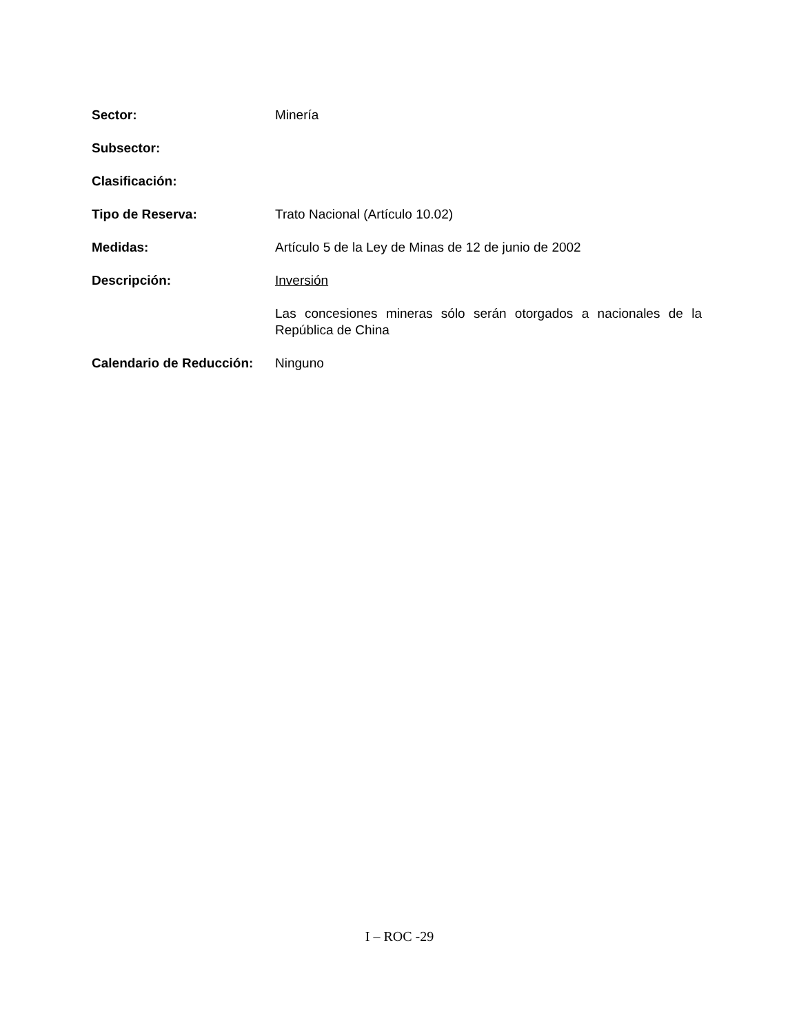Sector: Minería
Subsector:
Clasificación:
Tipo de Reserva: Trato Nacional (Artículo 10.02)
Medidas: Artículo 5 de la Ley de Minas de 12 de junio de 2002
Descripción: Inversión
Las concesiones mineras sólo serán otorgados a nacionales de la República de China
Calendario de Reducción:
Ninguno
I – ROC -29